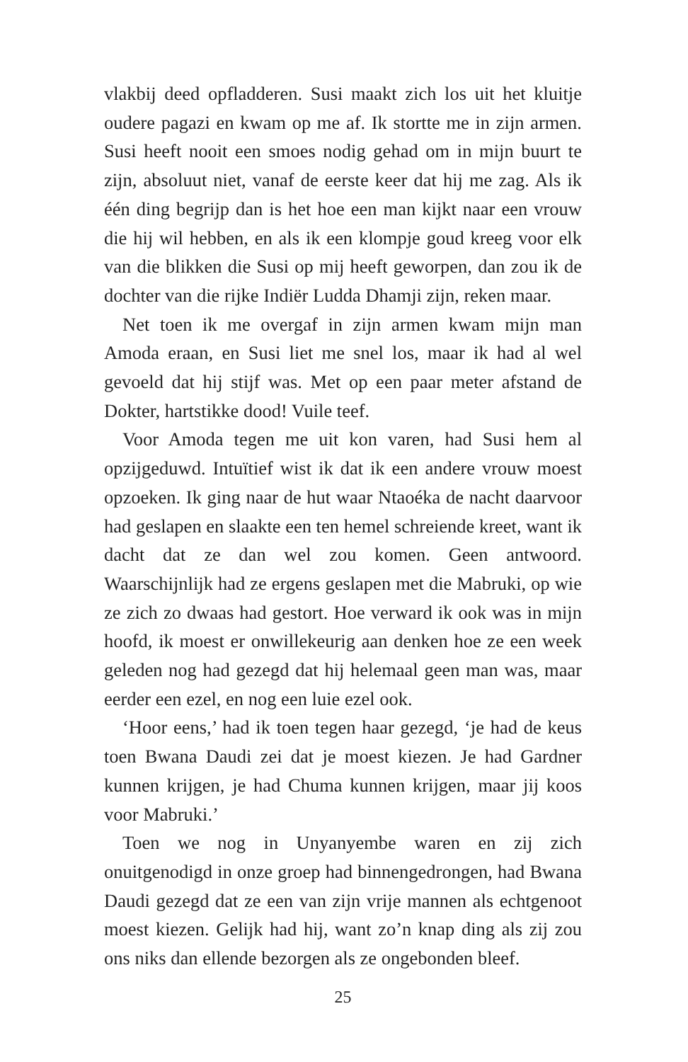vlakbij deed opfladderen. Susi maakt zich los uit het kluitje oudere pagazi en kwam op me af. Ik stortte me in zijn armen. Susi heeft nooit een smoes nodig gehad om in mijn buurt te zijn, absoluut niet, vanaf de eerste keer dat hij me zag. Als ik één ding begrijp dan is het hoe een man kijkt naar een vrouw die hij wil hebben, en als ik een klompje goud kreeg voor elk van die blikken die Susi op mij heeft geworpen, dan zou ik de dochter van die rijke Indiër Ludda Dhamji zijn, reken maar.
Net toen ik me overgaf in zijn armen kwam mijn man Amoda eraan, en Susi liet me snel los, maar ik had al wel gevoeld dat hij stijf was. Met op een paar meter afstand de Dokter, hartstikke dood! Vuile teef.
Voor Amoda tegen me uit kon varen, had Susi hem al opzijgeduwd. Intuïtief wist ik dat ik een andere vrouw moest opzoeken. Ik ging naar de hut waar Ntaoéka de nacht daarvoor had geslapen en slaakte een ten hemel schreiende kreet, want ik dacht dat ze dan wel zou komen. Geen antwoord. Waarschijnlijk had ze ergens geslapen met die Mabruki, op wie ze zich zo dwaas had gestort. Hoe verward ik ook was in mijn hoofd, ik moest er onwillekeurig aan denken hoe ze een week geleden nog had gezegd dat hij helemaal geen man was, maar eerder een ezel, en nog een luie ezel ook.
‘Hoor eens,’ had ik toen tegen haar gezegd, ‘je had de keus toen Bwana Daudi zei dat je moest kiezen. Je had Gardner kunnen krijgen, je had Chuma kunnen krijgen, maar jij koos voor Mabruki.’
Toen we nog in Unyanyembe waren en zij zich onuitgenodigd in onze groep had binnengedrongen, had Bwana Daudi gezegd dat ze een van zijn vrije mannen als echtgenoot moest kiezen. Gelijk had hij, want zo’n knap ding als zij zou ons niks dan ellende bezorgen als ze ongebonden bleef.
25